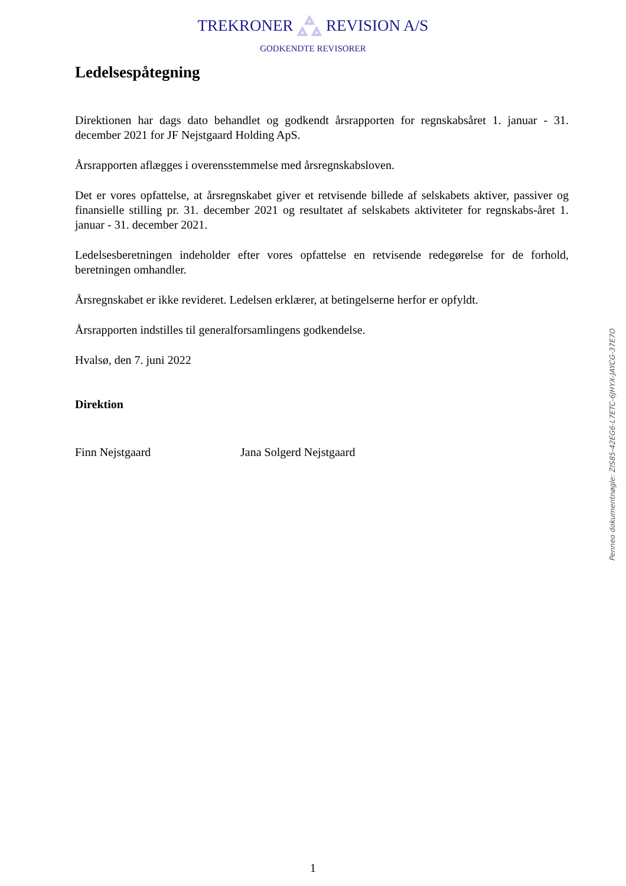TREKRONER REVISION A/S
GODKENDTE REVISORER
Ledelsespåtegning
Direktionen har dags dato behandlet og godkendt årsrapporten for regnskabsåret 1. januar - 31. december 2021 for JF Nejstgaard Holding ApS.
Årsrapporten aflægges i overensstemmelse med årsregnskabsloven.
Det er vores opfattelse, at årsregnskabet giver et retvisende billede af selskabets aktiver, passiver og finansielle stilling pr. 31. december 2021 og resultatet af selskabets aktiviteter for regnskabs-året 1. januar - 31. december 2021.
Ledelsesberetningen indeholder efter vores opfattelse en retvisende redegørelse for de forhold, beretningen omhandler.
Årsregnskabet er ikke revideret. Ledelsen erklærer, at betingelserne herfor er opfyldt.
Årsrapporten indstilles til generalforsamlingens godkendelse.
Hvalsø, den 7. juni 2022
Direktion
Finn Nejstgaard Jana Solgerd Nejstgaard
Penneo dokumentnøgle: ZIS85-42EG6-L7ETC-6JHYX-JAYCG-37E7O
1